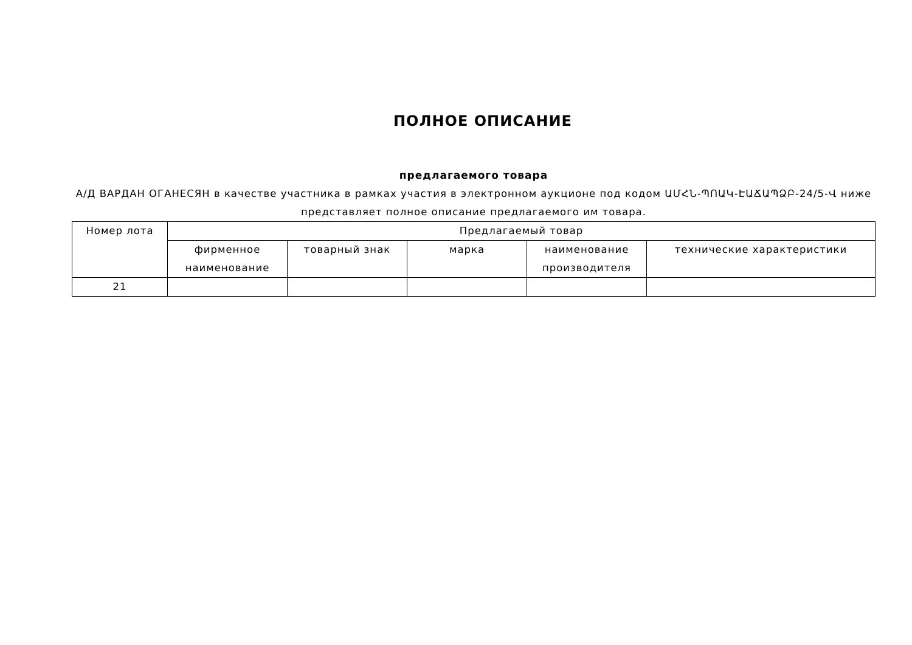ПОЛНОЕ ОПИСАНИЕ
предлагаемого товара
А/Д ВАРДАН ОГАНЕСЯН в качестве участника в рамках участия в электронном аукционе под кодом ԱՄՀՆ-ՊՈԱԿ-ԷԱՃԱՊՁԲ-24/5-Վ ниже представляет полное описание предлагаемого им товара.
| Номер лота | Предлагаемый товар | | | | |
| --- | --- | --- | --- | --- | --- |
| | фирменное наименование | товарный знак | марка | наименование производителя | технические характеристики |
| 21 | | | | | |